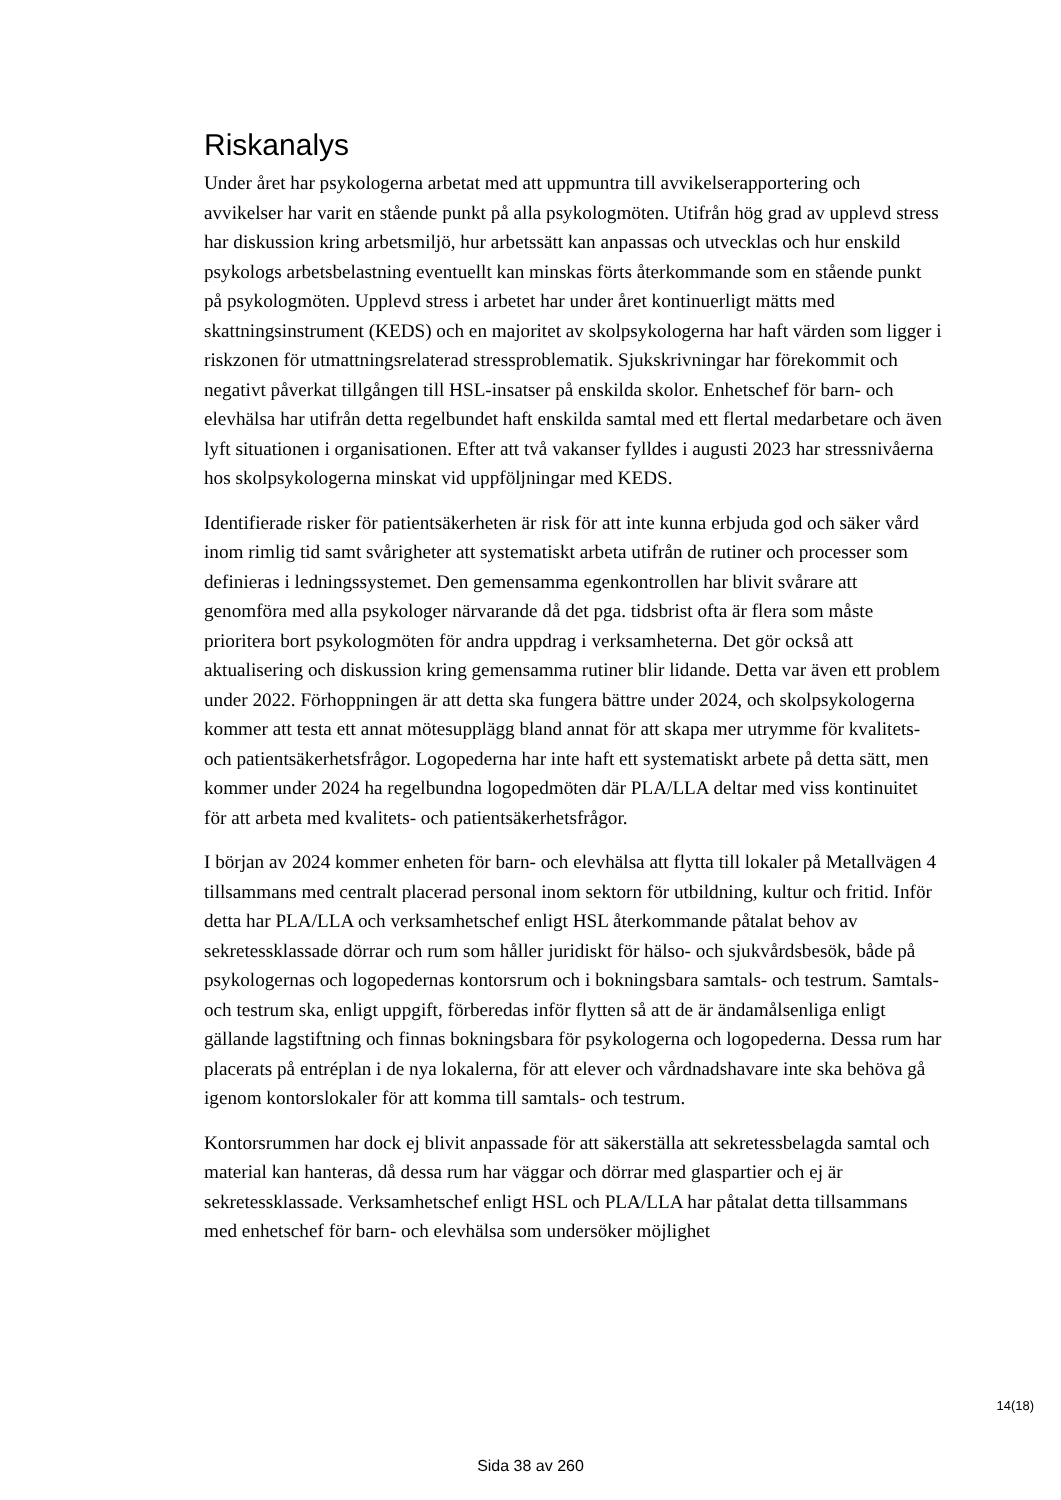Riskanalys
Under året har psykologerna arbetat med att uppmuntra till avvikelserapportering och avvikelser har varit en stående punkt på alla psykologmöten. Utifrån hög grad av upplevd stress har diskussion kring arbetsmiljö, hur arbetssätt kan anpassas och utvecklas och hur enskild psykologs arbetsbelastning eventuellt kan minskas förts återkommande som en stående punkt på psykologmöten. Upplevd stress i arbetet har under året kontinuerligt mätts med skattningsinstrument (KEDS) och en majoritet av skolpsykologerna har haft värden som ligger i riskzonen för utmattningsrelaterad stressproblematik. Sjukskrivningar har förekommit och negativt påverkat tillgången till HSL-insatser på enskilda skolor. Enhetschef för barn- och elevhälsa har utifrån detta regelbundet haft enskilda samtal med ett flertal medarbetare och även lyft situationen i organisationen. Efter att två vakanser fylldes i augusti 2023 har stressnivåerna hos skolpsykologerna minskat vid uppföljningar med KEDS.
Identifierade risker för patientsäkerheten är risk för att inte kunna erbjuda god och säker vård inom rimlig tid samt svårigheter att systematiskt arbeta utifrån de rutiner och processer som definieras i ledningssystemet. Den gemensamma egenkontrollen har blivit svårare att genomföra med alla psykologer närvarande då det pga. tidsbrist ofta är flera som måste prioritera bort psykologmöten för andra uppdrag i verksamheterna. Det gör också att aktualisering och diskussion kring gemensamma rutiner blir lidande. Detta var även ett problem under 2022. Förhoppningen är att detta ska fungera bättre under 2024, och skolpsykologerna kommer att testa ett annat mötesupplägg bland annat för att skapa mer utrymme för kvalitets- och patientsäkerhetsfrågor. Logopederna har inte haft ett systematiskt arbete på detta sätt, men kommer under 2024 ha regelbundna logopedmöten där PLA/LLA deltar med viss kontinuitet för att arbeta med kvalitets- och patientsäkerhetsfrågor.
I början av 2024 kommer enheten för barn- och elevhälsa att flytta till lokaler på Metallvägen 4 tillsammans med centralt placerad personal inom sektorn för utbildning, kultur och fritid. Inför detta har PLA/LLA och verksamhetschef enligt HSL återkommande påtalat behov av sekretessklassade dörrar och rum som håller juridiskt för hälso- och sjukvårdsbesök, både på psykologernas och logopedernas kontorsrum och i bokningsbara samtals- och testrum. Samtals- och testrum ska, enligt uppgift, förberedas inför flytten så att de är ändamålsenliga enligt gällande lagstiftning och finnas bokningsbara för psykologerna och logopederna. Dessa rum har placerats på entréplan i de nya lokalerna, för att elever och vårdnadshavare inte ska behöva gå igenom kontorslokaler för att komma till samtals- och testrum.
Kontorsrummen har dock ej blivit anpassade för att säkerställa att sekretessbelagda samtal och material kan hanteras, då dessa rum har väggar och dörrar med glaspartier och ej är sekretessklassade. Verksamhetschef enligt HSL och PLA/LLA har påtalat detta tillsammans med enhetschef för barn- och elevhälsa som undersöker möjlighet
14(18)
Sida 38 av 260